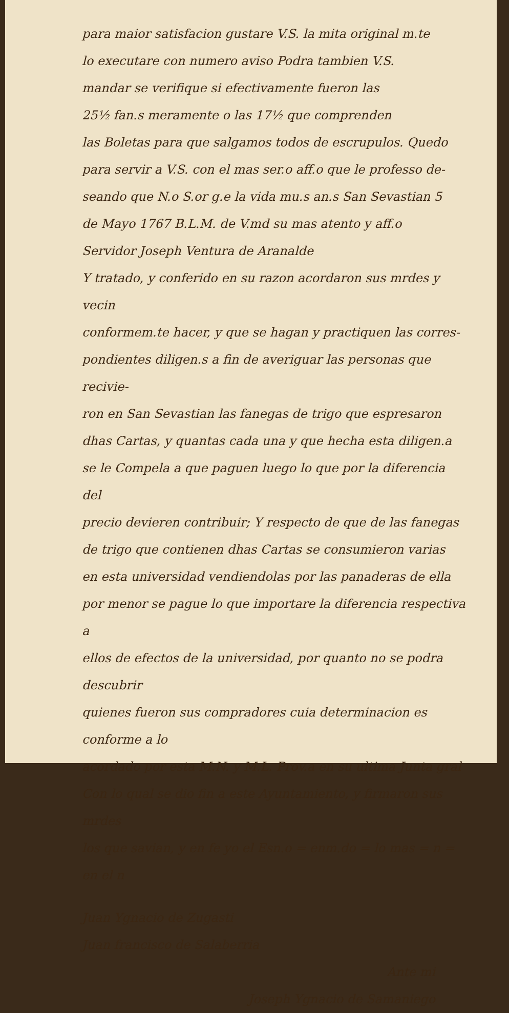para maior satisfacion gustare V.S. la mita original m.te
lo executare con numero aviso Podra tambien V.S.
mandar se verifique si efectivamente fueron las
25½ fan.s meramente o las 17½ que comprenden
las Boletas para que salgamos todos de escrupulos. Quedo
para servir a V.S. con el mas ser.o aff.o que le professo de-
seando que N.o S.or g.e la vida mu.s an.s San Sevastian 5
de Mayo 1767 B.L.M. de V.md su mas atento y aff.o
Servidor Joseph Ventura de Aranalde
Y tratado, y conferido en su razon acordaron sus mrdes y vecin
conformem.te hacer, y que se hagan y practiquen las corres-
pondientes diligen.s a fin de averiguar las personas que recivie-
ron en San Sevastian las fanegas de trigo que espresaron
dhas Cartas, y quantas cada una y que hecha esta diligen.a
se le Compela a que paguen luego lo que por la diferencia del
precio devieren contribuir; Y respecto de que de las fanegas
de trigo que contienen dhas Cartas se consumieron varias
en esta universidad vendiendolas por las panaderas de ella
por menor se pague lo que importare la diferencia respectiva a
ellos de efectos de la universidad, por quanto no se podra descubrir
quienes fueron sus compradores cuia determinacion es conforme a lo
acordado por esta M.N. y M.L. Prov.a en su ultima Junta gral
Con lo qual se dio fin a este Ayuntamiento, y firmaron sus mrdes
los que savian, y en fe yo el Esn.o = enm.do = lo mas = n = en el n
Juan Ygnacio de Zugasti
Juan francisco de Salaberria
Ante mi
Joseph Ygnacio de Samaniego